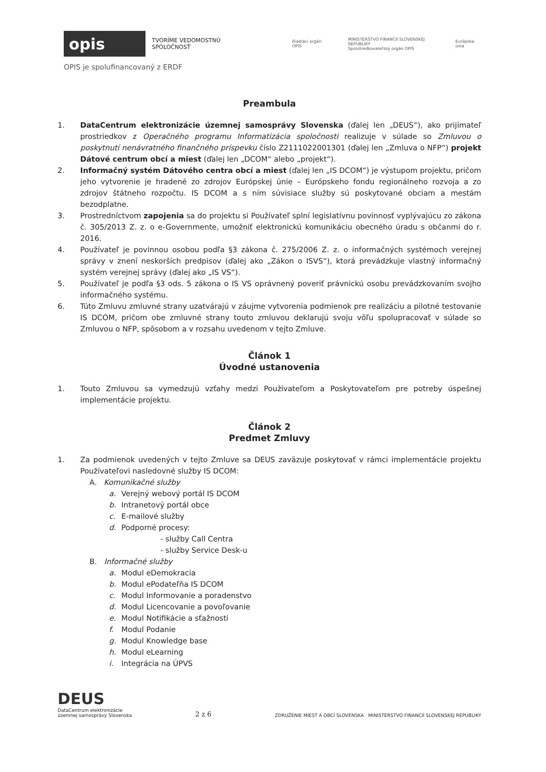opis
TVORÍME VEDOMOSTNÚ SPOLOČNOSŤ Riadiaci orgán OPIS MINISTERSTVO FINANCIÍ SLOVENSKEJ REPUBLIKY
Sprostredkovateľský orgán OPIS Európska únia
OPIS je spolufinancovaný z ERDF
Preambula
1. DataCentrum elektronizácie územnej samosprávy Slovenska (ďalej len „DEUS“), ako prijímateľ prostriedkov z Operačného programu Informatizácia spoločnosti realizuje v súlade so Zmluvou o poskytnutí nenávratného finančného príspevku číslo Z2111022001301 (ďalej len „Zmluva o NFP“) projekt Dátové centrum obcí a miest (ďalej len „DCOM“ alebo „projekt“).
2. Informačný systém Dátového centra obcí a miest (ďalej len „IS DCOM“) je výstupom projektu, pričom jeho vytvorenie je hradené zo zdrojov Európskej únie – Európskeho fondu regionálneho rozvoja a zo zdrojov štátneho rozpočtu. IS DCOM a s ním súvisiace služby sú poskytované obciam a mestám bezodplatne.
3. Prostredníctvom zapojenia sa do projektu si Používateľ splní legislatívnu povinnosť vyplývajúcu zo zákona č. 305/2013 Z. z. o e-Governmente, umožniť elektronickú komunikáciu obecného úradu s občanmi do r. 2016.
4. Používateľ je povinnou osobou podľa §3 zákona č. 275/2006 Z. z. o informačných systémoch verejnej správy v znení neskorších predpisov (ďalej ako „Zákon o ISVS“), ktorá prevádzkuje vlastný informačný systém verejnej správy (ďalej ako „IS VS“).
5. Používateľ je podľa §3 ods. 5 zákona o IS VS oprávnený poveriť právnickú osobu prevádzkovaním svojho informačného systému.
6. Túto Zmluvu zmluvné strany uzatvárajú v záujme vytvorenia podmienok pre realizáciu a pilotné testovanie IS DCOM, pričom obe zmluvné strany touto zmluvou deklarujú svoju vôľu spolupracovať v súlade so Zmluvou o NFP, spôsobom a v rozsahu uvedenom v tejto Zmluve.
Článok 1
Úvodné ustanovenia
1. Touto Zmluvou sa vymedzujú vzťahy medzi Používateľom a Poskytovateľom pre potreby úspešnej implementácie projektu.
Článok 2
Predmet Zmluvy
1. Za podmienok uvedených v tejto Zmluve sa DEUS zaväzuje poskytovať v rámci implementácie projektu Používateľovi nasledovné služby IS DCOM:
A. Komunikačné služby
a. Verejný webový portál IS DCOM
b. Intranetový portál obce
c. E-mailové služby
d. Podporné procesy:
- služby Call Centra
- služby Service Desk-u
B. Informačné služby
a. Modul eDemokracia
b. Modul ePodateľňa IS DCOM
c. Modul Informovanie a poradenstvo
d. Modul Licencovanie a povoľovanie
e. Modul Notifikácie a sťažnosti
f. Modul Podanie
g. Modul Knowledge base
h. Modul eLearning
i. Integrácia na ÚPVS
DEUS
DataCentrum elektronizácie
územnej samosprávy Slovenska
2 z 6
ZDRUŽENIE MIEST A OBCÍ SLOVENSKA MINISTERSTVO FINANCIÍ SLOVENSKEJ REPUBLIKY